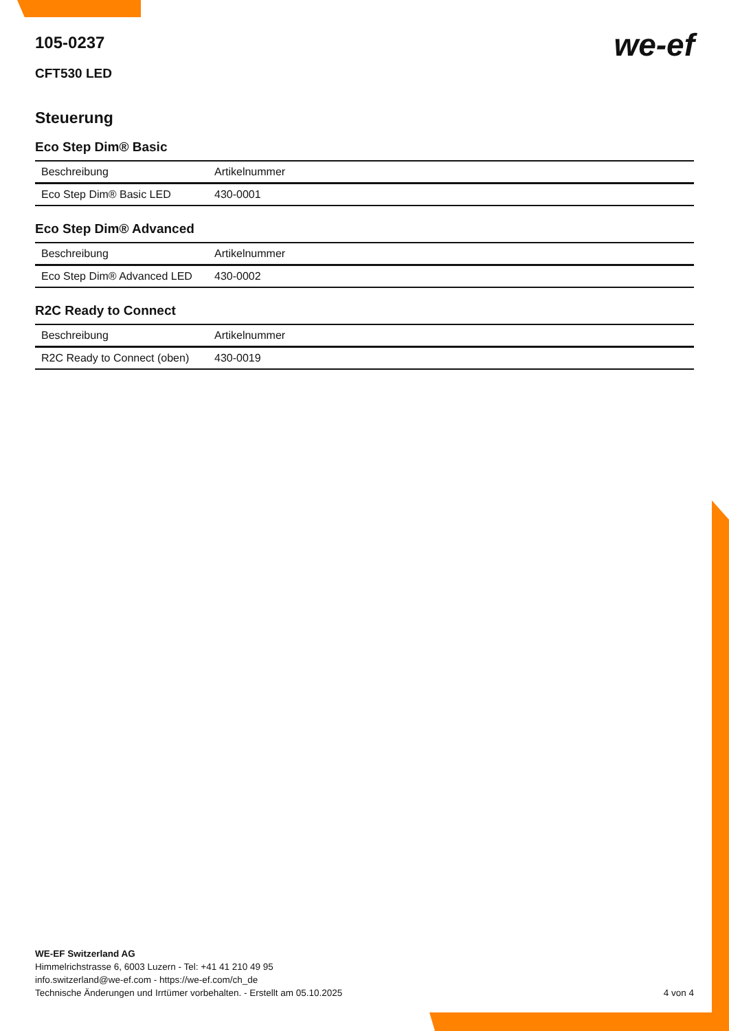we-ef
105-0237
CFT530 LED
Steuerung
Eco Step Dim® Basic
| Beschreibung | Artikelnummer |
| --- | --- |
| Eco Step Dim® Basic LED | 430-0001 |
Eco Step Dim® Advanced
| Beschreibung | Artikelnummer |
| --- | --- |
| Eco Step Dim® Advanced LED | 430-0002 |
R2C Ready to Connect
| Beschreibung | Artikelnummer |
| --- | --- |
| R2C Ready to Connect (oben) | 430-0019 |
WE-EF Switzerland AG
Himmelrichstrasse 6, 6003 Luzern - Tel: +41 41 210 49 95
info.switzerland@we-ef.com - https://we-ef.com/ch_de
Technische Änderungen und Irrtümer vorbehalten. - Erstellt am 05.10.2025 4 von 4